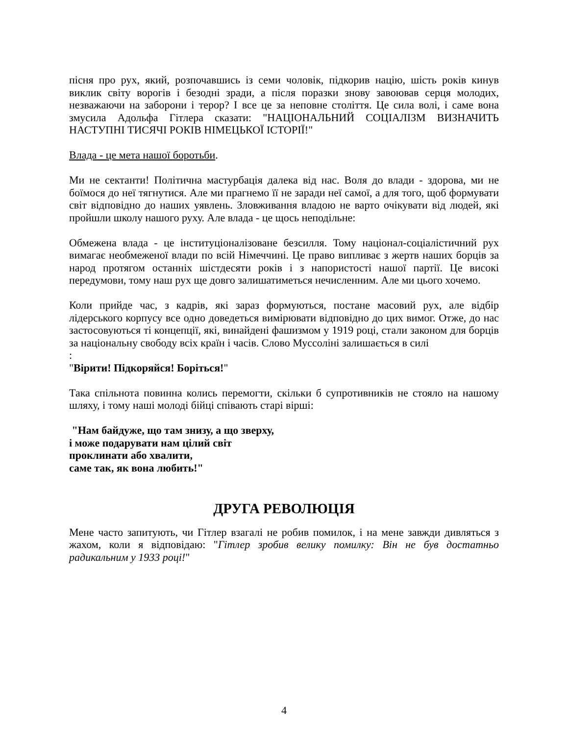пісня про рух, який, розпочавшись із семи чоловік, підкорив націю, шість років кинув виклик світу ворогів і безодні зради, а після поразки знову завоював серця молодих, незважаючи на заборони і терор? І все це за неповне століття. Це сила волі, і саме вона змусила Адольфа Гітлера сказати: "НАЦІОНАЛЬНИЙ СОЦІАЛІЗМ ВИЗНАЧИТЬ НАСТУПНІ ТИСЯЧІ РОКІВ НІМЕЦЬКОЇ ІСТОРІЇ!"
Влада - це мета нашої боротьби.
Ми не сектанти! Політична мастурбація далека від нас. Воля до влади - здорова, ми не боїмося до неї тягнутися. Але ми прагнемо її не заради неї самої, а для того, щоб формувати світ відповідно до наших уявлень. Зловживання владою не варто очікувати від людей, які пройшли школу нашого руху. Але влада - це щось неподільне:
Обмежена влада - це інституціоналізоване безсилля. Тому націонал-соціалістичний рух вимагає необмеженої влади по всій Німеччині. Це право випливає з жертв наших борців за народ протягом останніх шістдесяти років і з напористості нашої партії. Це високі передумови, тому наш рух ще довго залишатиметься нечисленним. Але ми цього хочемо.
Коли прийде час, з кадрів, які зараз формуються, постане масовий рух, але відбір лідерського корпусу все одно доведеться вимірювати відповідно до цих вимог. Отже, до нас застосовуються ті концепції, які, винайдені фашизмом у 1919 році, стали законом для борців за національну свободу всіх країн і часів. Слово Муссоліні залишається в силі
:
"Вірити! Підкоряйся! Боріться!"
Така спільнота повинна колись перемогти, скільки б супротивників не стояло на нашому шляху, і тому наші молоді бійці співають старі вірші:
"Нам байдуже, що там знизу, а що зверху,
і може подарувати нам цілий світ
проклинати або хвалити,
саме так, як вона любить!"
ДРУГА РЕВОЛЮЦІЯ
Мене часто запитують, чи Гітлер взагалі не робив помилок, і на мене завжди дивляться з жахом, коли я відповідаю: "Гітлер зробив велику помилку: Він не був достатньо радикальним у 1933 році!"
4